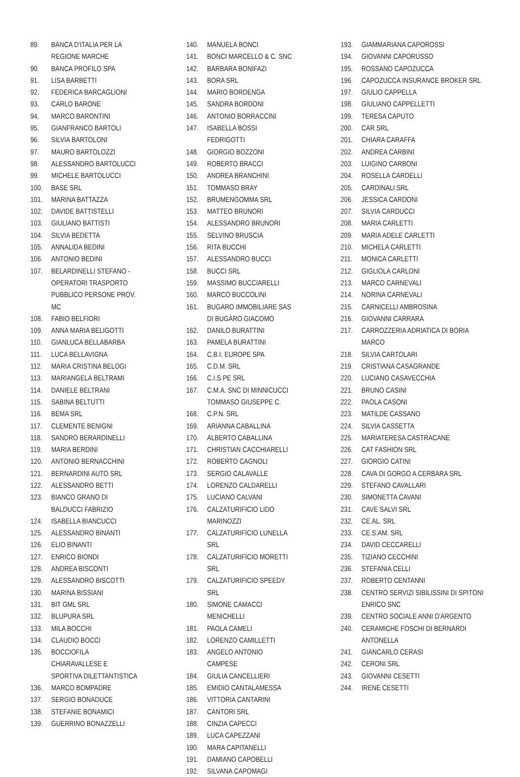89. BANCA D'ITALIA PER LA REGIONE MARCHE
90. BANCA PROFILO SPA
91. LISA BARBETTI
92. FEDERICA BARCAGLIONI
93. CARLO BARONE
94. MARCO BARONTINI
95. GIANFRANCO BARTOLI
96. SILVIA BARTOLONI
97. MAURO BARTOLOZZI
98. ALESSANDRO BARTOLUCCI
99. MICHELE BARTOLUCCI
100. BASE SRL
101. MARINA BATTAZZA
102. DAVIDE BATTISTELLI
103. GIULIANO BATTISTI
104. SILVIA BEDETTA
105. ANNALIDA BEDINI
106. ANTONIO BEDINI
107. BELARDINELLI STEFANO - OPERATORI TRASPORTO PUBBLICO PERSONE PROV. MC
108. FABIO BELFIORI
109. ANNA MARIA BELIGOTTI
110. GIANLUCA BELLABARBA
111. LUCA BELLAVIGNA
112. MARIA CRISTINA BELOGI
113. MARIANGELA BELTRAMI
114. DANIELE BELTRANI
115. SABINA BELTUTTI
116. BEMA SRL
117. CLEMENTE BENIGNI
118. SANDRO BERARDINELLI
119. MARIA BERDINI
120. ANTONIO BERNACCHINI
121. BERNARDINI AUTO SRL
122. ALESSANDRO BETTI
123. BIANCO GRANO DI BALDUCCI FABRIZIO
124. ISABELLA BIANCUCCI
125. ALESSANDRO BINANTI
126. ELIO BINANTI
127. ENRICO BIONDI
128. ANDREA BISCONTI
129. ALESSANDRO BISCOTTI
130. MARINA BISSIANI
131. BIT GML SRL
132. BLUPURA SRL
133. MILA BOCCHI
134. CLAUDIO BOCCI
135. BOCCIOFILA CHIARAVALLESE E SPORTIVA DILETTANTISTICA
136. MARCO BOMPADRE
137. SERGIO BONADUCE
138. STEFANIE BONAMICI
139. GUERRINO BONAZZELLI
140. MANUELA BONCI
141. BONCI MARCELLO & C. SNC
142. BARBARA BONIFAZI
143. BORA SRL
144. MARIO BORDENGA
145. SANDRA BORDONI
146. ANTONIO BORRACCINI
147. ISABELLA BOSSI FEDRIGOTTI
148. GIORGIO BOZZONI
149. ROBERTO BRACCI
150. ANDREA BRANCHINI
151. TOMMASO BRAY
152. BRUMENGOMMA SRL
153. MATTEO BRUNORI
154. ALESSANDRO BRUNORI
155. SELVINO BRUSCIA
156. RITA BUCCHI
157. ALESSANDRO BUCCI
158. BUCCI SRL
159. MASSIMO BUCCIARELLI
160. MARCO BUCCOLINI
161. BUGARO IMMOBILIARE SAS DI BUGARO GIACOMO
162. DANILO BURATTINI
163. PAMELA BURATTINI
164. C.B.I. EUROPE SPA
165. C.D.M. SRL
166. C.I.S.PE SRL
167. C.M.A. SNC DI MINNICUCCI TOMMASO GIUSEPPE C.
168. C.P.N. SRL
169. ARIANNA CABALLINA
170. ALBERTO CABALLINA
171. CHRISTIAN CACCHIARELLI
172. ROBERTO CAGNOLI
173. SERGIO CALAVALLE
174. LORENZO CALDARELLI
175. LUCIANO CALVANI
176. CALZATURIFICIO LIDO MARINOZZI
177. CALZATURIFICIO LUNELLA SRL
178. CALZATURIFICIO MORETTI SRL
179. CALZATURIFICIO SPEEDY SRL
180. SIMONE CAMACCI MENICHELLI
181. PAOLA CAMELI
182. LORENZO CAMILLETTI
183. ANGELO ANTONIO CAMPESE
184. GIULIA CANCELLIERI
185. EMIDIO CANTALAMESSA
186. VITTORIA CANTARINI
187. CANTORI SRL
188. CINZIA CAPECCI
189. LUCA CAPEZZANI
190. MARA CAPITANELLI
191. DAMIANO CAPOBELLI
192. SILVANA CAPOMAGI
193. GIAMMARIANA CAPOROSSI
194. GIOVANNI CAPORUSSO
195. ROSSANO CAPOZUCCA
196. CAPOZUCCA INSURANCE BROKER SRL
197. GIULIO CAPPELLA
198. GIULIANO CAPPELLETTI
199. TERESA CAPUTO
200. CAR SRL
201. CHIARA CARAFFA
202. ANDREA CARBINI
203. LUIGINO CARBONI
204. ROSELLA CARDELLI
205. CARDINALI SRL
206. JESSICA CARDONI
207. SILVIA CARDUCCI
208. MARIA CARLETTI
209. MARIA ADELE CARLETTI
210. MICHELA CARLETTI
211. MONICA CARLETTI
212. GIGLIOLA CARLONI
213. MARCO CARNEVALI
214. NORINA CARNEVALI
215. CARNICELLI AMBROSINA
216. GIOVANNI CARRARA
217. CARROZZERIA ADRIATICA DI BORIA MARCO
218. SILVIA CARTOLARI
219. CRISTIANA CASAGRANDE
220. LUCIANO CASAVECCHIA
221. BRUNO CASINI
222. PAOLA CASONI
223. MATILDE CASSANO
224. SILVIA CASSETTA
225. MARIATERESA CASTRACANE
226. CAT FASHION SRL
227. GIORGIO CATINI
228. CAVA DI GORGO A CERBARA SRL
229. STEFANO CAVALLARI
230. SIMONETTA CAVANI
231. CAVE SALVI SRL
232. CE.AL. SRL
233. CE.S.AM. SRL
234. DAVID CECCARELLI
235. TIZIANO CECCHINI
236. STEFANIA CELLI
237. ROBERTO CENTANNI
238. CENTRO SERVIZI SIBILISSINI DI SPITONI ENRICO SNC
239. CENTRO SOCIALE ANNI D'ARGENTO
240. CERAMICHE FOSCHI DI BERNARDI ANTONELLA
241. GIANCARLO CERASI
242. CERONI SRL
243. GIOVANNI CESETTI
244. IRENE CESETTI